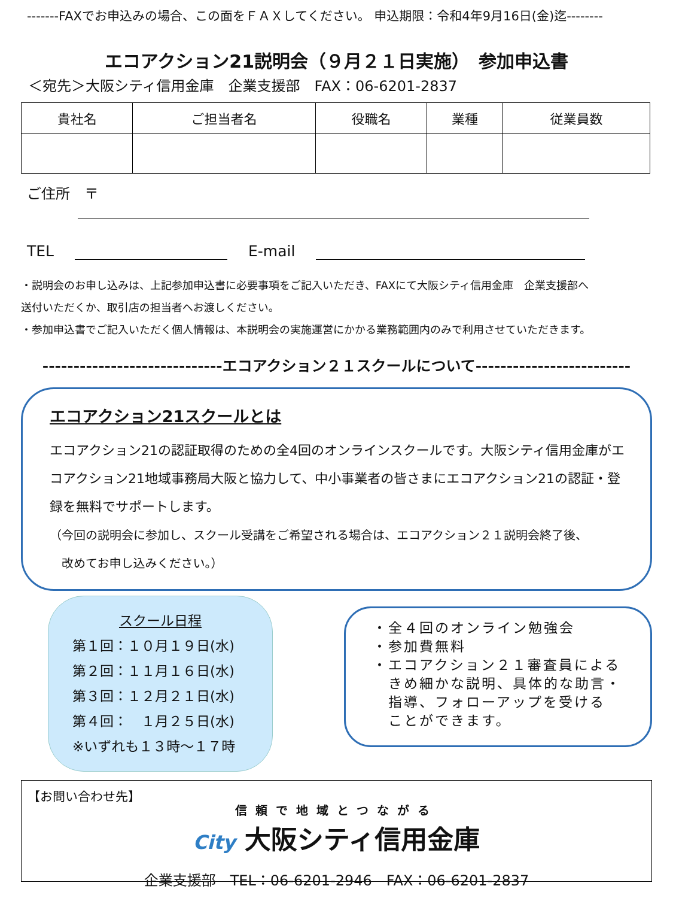-------FAXでお申込みの場合、この面をＦＡＸしてください。 申込期限：令和4年9月16日(金)迄--------
エコアクション21説明会（９月２１日実施）　参加申込書
＜宛先＞大阪シティ信用金庫　企業支援部　FAX：06-6201-2837
| 貴社名 | ご担当者名 | 役職名 | 業種 | 従業員数 |
| --- | --- | --- | --- | --- |
ご住所　〒
TEL E-mail
・説明会のお申し込みは、上記参加申込書に必要事項をご記入いただき、FAXにて大阪シティ信用金庫　企業支援部へ
送付いただくか、取引店の担当者へお渡しください。
・参加申込書でご記入いただく個人情報は、本説明会の実施運営にかかる業務範囲内のみで利用させていただきます。
-----------------------------エコアクション２１スクールについて-------------------------
エコアクション21スクールとは
エコアクション21の認証取得のための全4回のオンラインスクールです。大阪シティ信用金庫がエコアクション21地域事務局大阪と協力して、中小事業者の皆さまにエコアクション21の認証・登録を無料でサポートします。
（今回の説明会に参加し、スクール受講をご希望される場合は、エコアクション２１説明会終了後、
　改めてお申し込みください。）
スクール日程
第１回：１０月１９日(水)
第２回：１１月１６日(水)
第３回：１２月２１日(水)
第４回：　１月２５日(水)
※いずれも１３時～１７時
・全４回のオンライン勉強会
・参加費無料
・エコアクション２１審査員による
　きめ細かな説明、具体的な助言・
　指導、フォローアップを受ける
　ことができます。
【お問い合わせ先】
信頼で地域とつながる
City 大阪シティ信用金庫
企業支援部　TEL：06-6201-2946　FAX：06-6201-2837